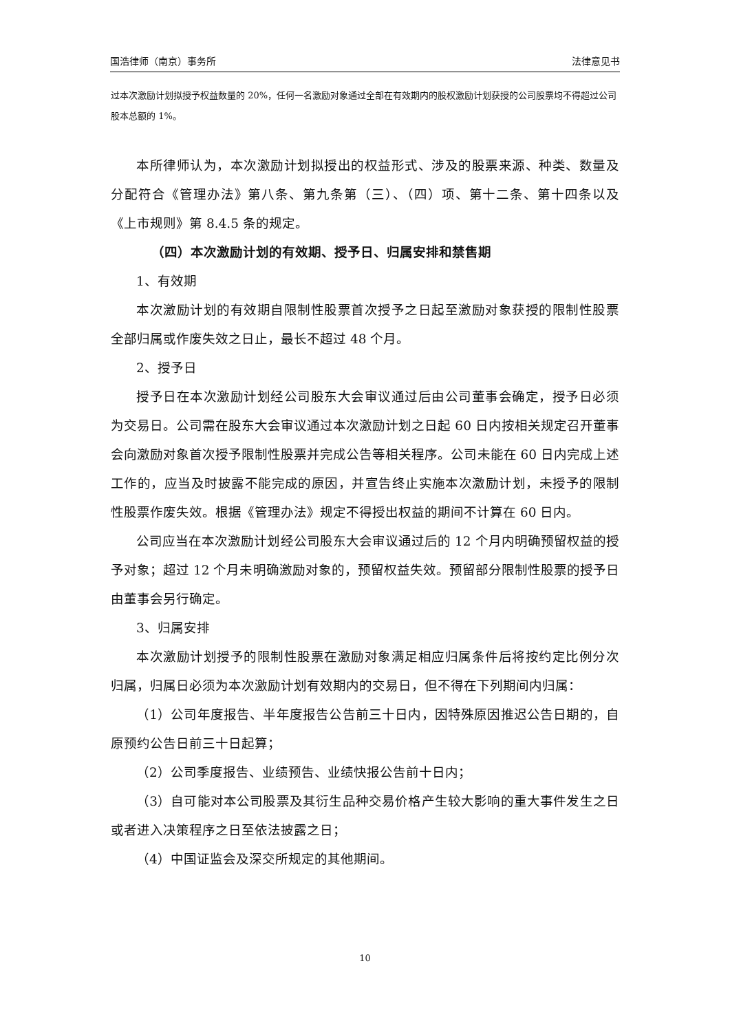国浩律师（南京）事务所 法律意见书
过本次激励计划拟授予权益数量的 20%，任何一名激励对象通过全部在有效期内的股权激励计划获授的公司股票均不得超过公司股本总额的 1%。
本所律师认为，本次激励计划拟授出的权益形式、涉及的股票来源、种类、数量及分配符合《管理办法》第八条、第九条第（三）、（四）项、第十二条、第十四条以及《上市规则》第 8.4.5 条的规定。
（四）本次激励计划的有效期、授予日、归属安排和禁售期
1、有效期
本次激励计划的有效期自限制性股票首次授予之日起至激励对象获授的限制性股票全部归属或作废失效之日止，最长不超过 48 个月。
2、授予日
授予日在本次激励计划经公司股东大会审议通过后由公司董事会确定，授予日必须为交易日。公司需在股东大会审议通过本次激励计划之日起 60 日内按相关规定召开董事会向激励对象首次授予限制性股票并完成公告等相关程序。公司未能在 60 日内完成上述工作的，应当及时披露不能完成的原因，并宣告终止实施本次激励计划，未授予的限制性股票作废失效。根据《管理办法》规定不得授出权益的期间不计算在 60 日内。
公司应当在本次激励计划经公司股东大会审议通过后的 12 个月内明确预留权益的授予对象；超过 12 个月未明确激励对象的，预留权益失效。预留部分限制性股票的授予日由董事会另行确定。
3、归属安排
本次激励计划授予的限制性股票在激励对象满足相应归属条件后将按约定比例分次归属，归属日必须为本次激励计划有效期内的交易日，但不得在下列期间内归属：
（1）公司年度报告、半年度报告公告前三十日内，因特殊原因推迟公告日期的，自原预约公告日前三十日起算；
（2）公司季度报告、业绩预告、业绩快报公告前十日内；
（3）自可能对本公司股票及其衍生品种交易价格产生较大影响的重大事件发生之日或者进入决策程序之日至依法披露之日；
（4）中国证监会及深交所规定的其他期间。
10